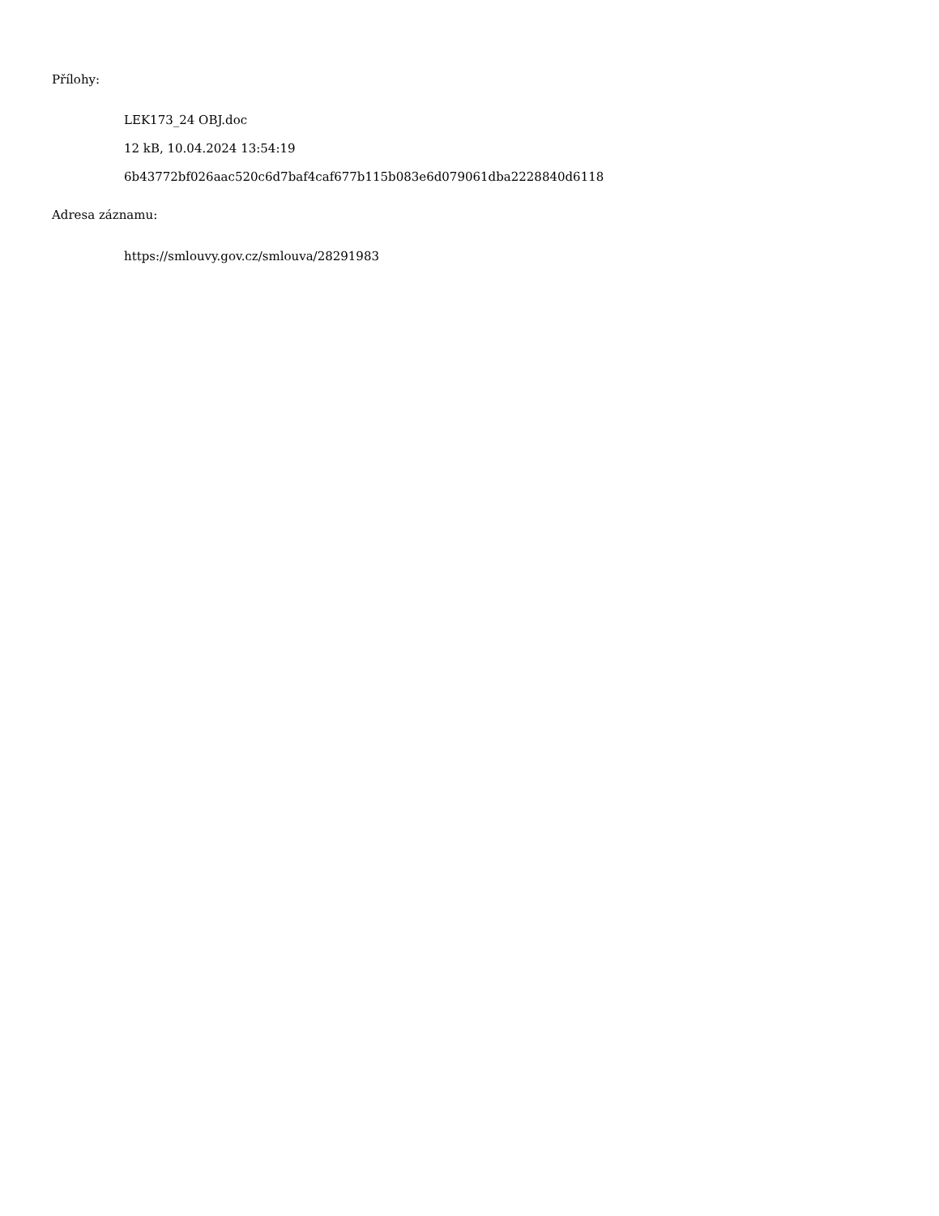Přílohy:
LEK173_24 OBJ.doc
12 kB, 10.04.2024 13:54:19
6b43772bf026aac520c6d7baf4caf677b115b083e6d079061dba2228840d6118
Adresa záznamu:
https://smlouvy.gov.cz/smlouva/28291983